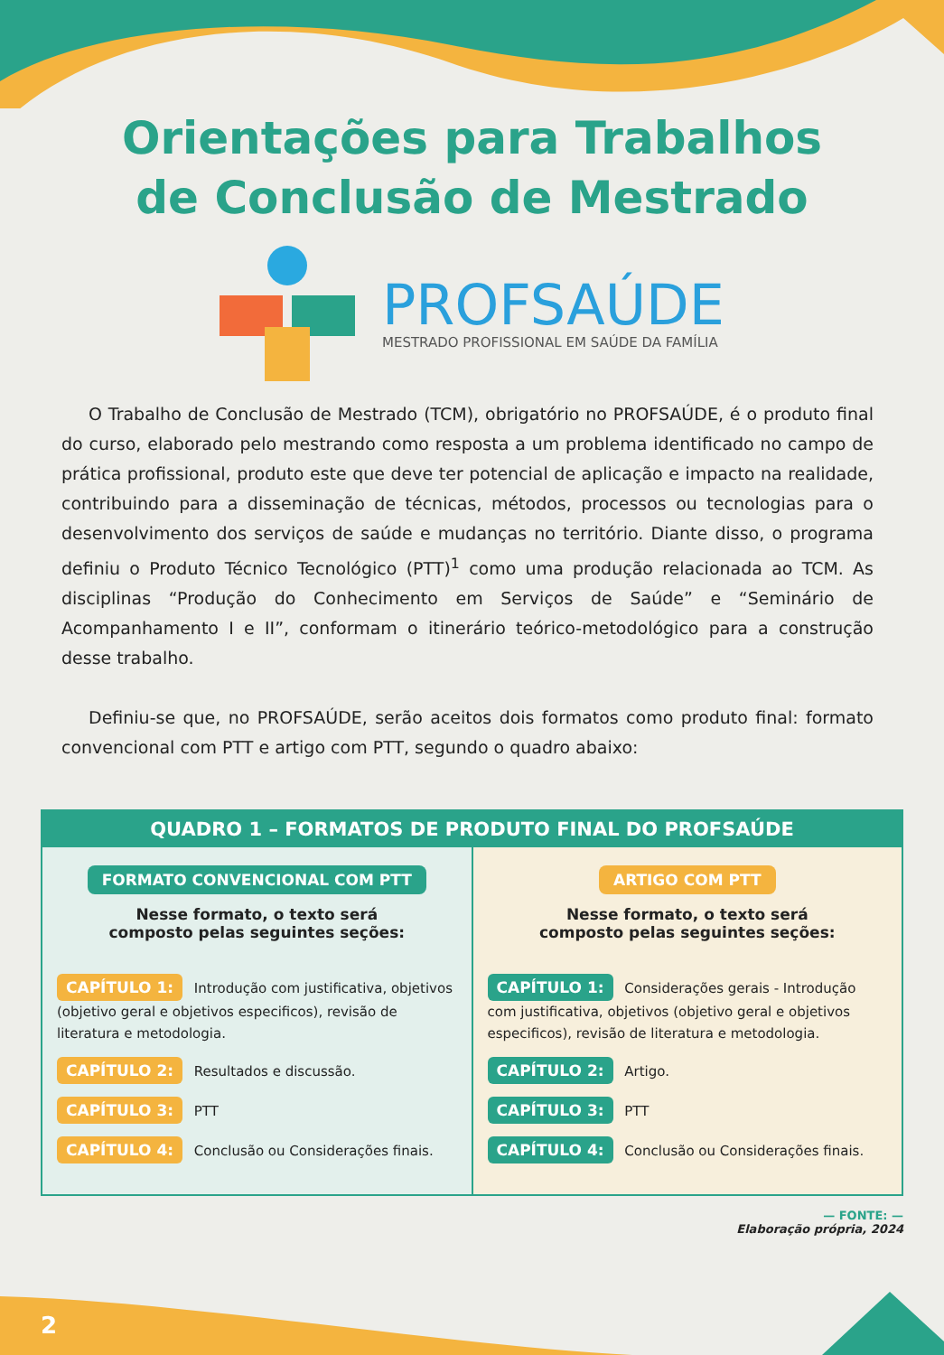Orientações para Trabalhos
de Conclusão de Mestrado
PROFSAÚDE
MESTRADO PROFISSIONAL EM SAÚDE DA FAMÍLIA
O Trabalho de Conclusão de Mestrado (TCM), obrigatório no PROFSAÚDE, é o produto final do curso, elaborado pelo mestrando como resposta a um problema identificado no campo de prática profissional, produto este que deve ter potencial de aplicação e impacto na realidade, contribuindo para a disseminação de técnicas, métodos, processos ou tecnologias para o desenvolvimento dos serviços de saúde e mudanças no território. Diante disso, o programa definiu o Produto Técnico Tecnológico (PTT)<sup>1</sup> como uma produção relacionada ao TCM. As disciplinas “Produção do Conhecimento em Serviços de Saúde” e “Seminário de Acompanhamento I e II”, conformam o itinerário teórico-metodológico para a construção desse trabalho.
Definiu-se que, no PROFSAÚDE, serão aceitos dois formatos como produto final: formato convencional com PTT e artigo com PTT, segundo o quadro abaixo:
| QUADRO 1 – FORMATOS DE PRODUTO FINAL DO PROFSAÚDE | |
| --- | --- |
| FORMATO CONVENCIONAL COM PTT Nesse formato, o texto será composto pelas seguintes seções: CAPÍTULO 1: Introdução com justificativa, objetivos (objetivo geral e objetivos especificos), revisão de literatura e metodologia. CAPÍTULO 2: Resultados e discussão. CAPÍTULO 3: PTT CAPÍTULO 4: Conclusão ou Considerações finais. | ARTIGO COM PTT Nesse formato, o texto será composto pelas seguintes seções: CAPÍTULO 1: Considerações gerais - Introdução com justificativa, objetivos (objetivo geral e objetivos especificos), revisão de literatura e metodologia. CAPÍTULO 2: Artigo. CAPÍTULO 3: PTT CAPÍTULO 4: Conclusão ou Considerações finais. |
— FONTE: —
Elaboração própria, 2024
2